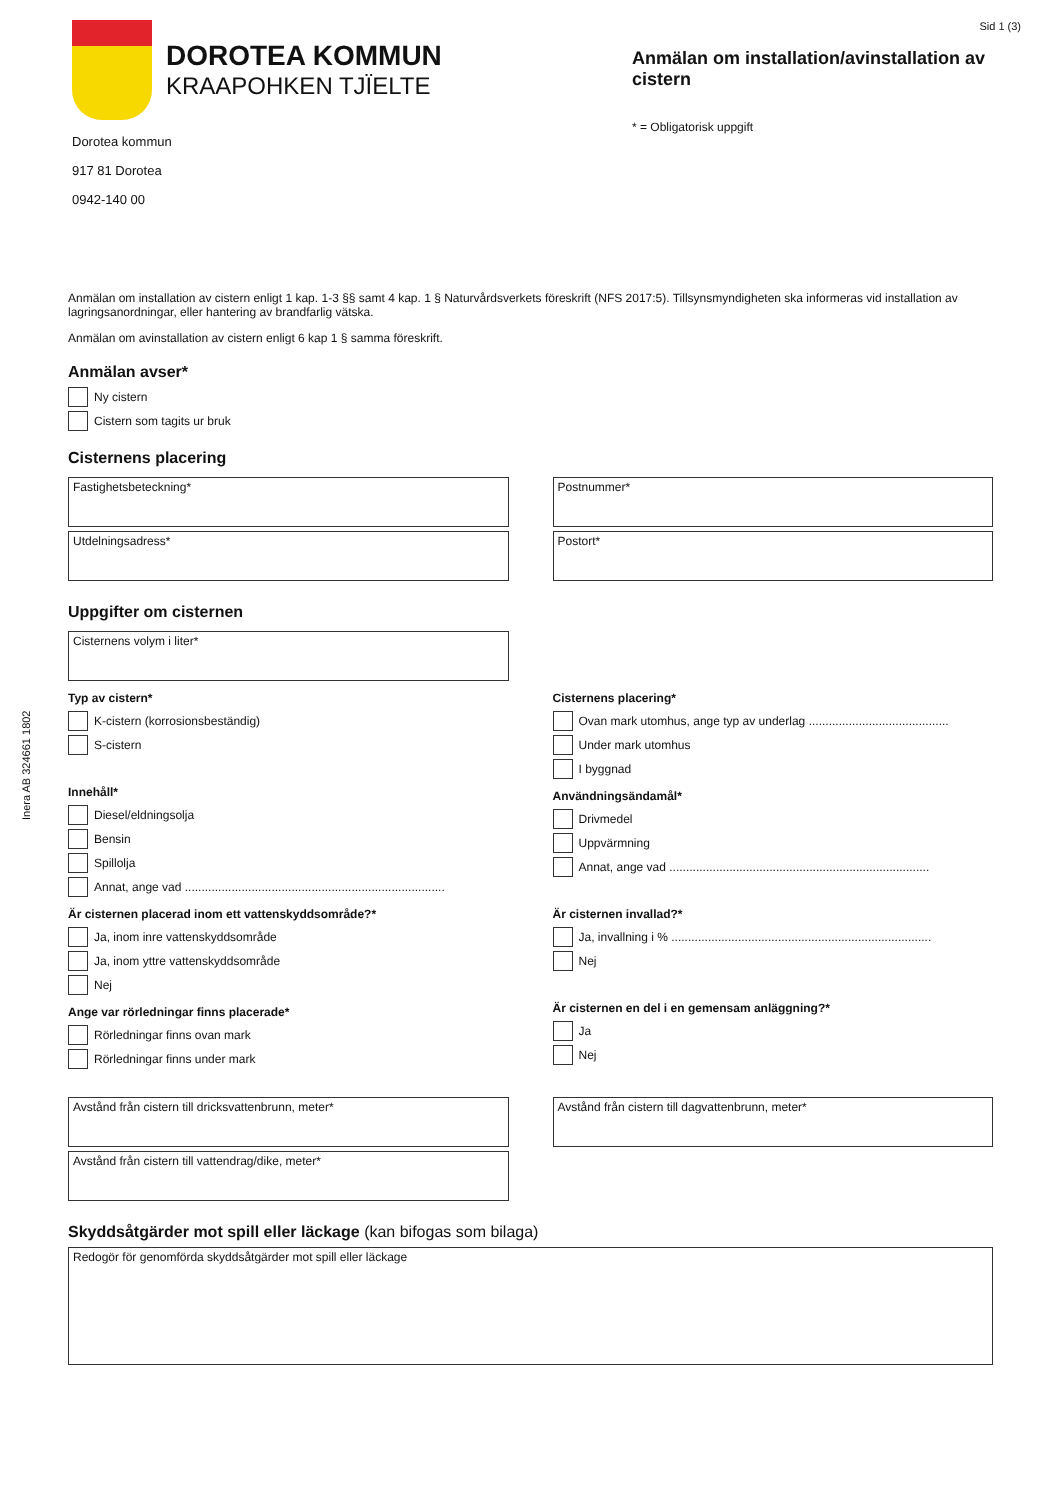Inera AB 324661 1802
DOROTEA KOMMUN
KRAAPOHKEN TJÏELTE
Dorotea kommun
917 81 Dorotea
0942-140 00
Sid 1 (3)
Anmälan om installation/avinstallation av cistern
* = Obligatorisk uppgift
Anmälan om installation av cistern enligt 1 kap. 1-3 §§ samt 4 kap. 1 § Naturvårdsverkets föreskrift (NFS 2017:5). Tillsynsmyndigheten ska informeras vid installation av lagringsanordningar, eller hantering av brandfarlig vätska.
Anmälan om avinstallation av cistern enligt 6 kap 1 § samma föreskrift.
Anmälan avser*
Ny cistern
Cistern som tagits ur bruk
Cisternens placering
Fastighetsbeteckning*
Utdelningsadress*
Postnummer*
Postort*
Uppgifter om cisternen
Cisternens volym i liter*
Typ av cistern*
K-cistern (korrosionsbeständig)
S-cistern
Innehåll*
Diesel/eldningsolja
Bensin
Spillolja
Annat, ange vad ..............................................................................
Är cisternen placerad inom ett vattenskyddsområde?*
Ja, inom inre vattenskyddsområde
Ja, inom yttre vattenskyddsområde
Nej
Ange var rörledningar finns placerade*
Rörledningar finns ovan mark
Rörledningar finns under mark
Cisternens placering*
Ovan mark utomhus, ange typ av underlag ..........................................
Under mark utomhus
I byggnad
Användningsändamål*
Drivmedel
Uppvärmning
Annat, ange vad ..............................................................................
Är cisternen invallad?*
Ja, invallning i % ..............................................................................
Nej
Är cisternen en del i en gemensam anläggning?*
Ja
Nej
Avstånd från cistern till dricksvattenbrunn, meter*
Avstånd från cistern till vattendrag/dike, meter*
Avstånd från cistern till dagvattenbrunn, meter*
Skyddsåtgärder mot spill eller läckage (kan bifogas som bilaga)
Redogör för genomförda skyddsåtgärder mot spill eller läckage